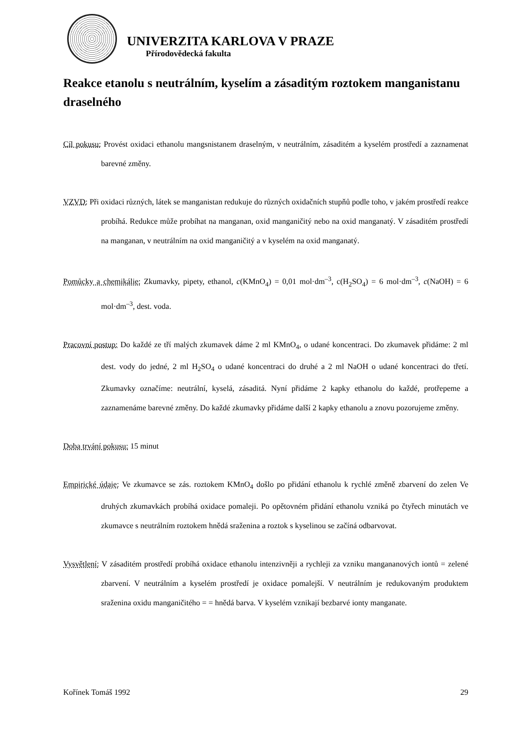UNIVERZITA KARLOVA V PRAZE
Přírodovědecká fakulta
Reakce etanolu s neutrálním, kyselím a zásaditým roztokem manganistanu draselného
Cíl pokusu: Provést oxidaci ethanolu mangsnistanem draselným, v neutrálním, zásaditém a kyselém prostředí a zaznamenat barevné změny.
VZVD: Při oxidaci různých, látek se manganistan redukuje do různých oxidačních stupňů podle toho, v jakém prostředí reakce probíhá. Redukce může probíhat na manganan, oxid manganičitý nebo na oxid manganatý. V zásaditém prostředí na manganan, v neutrálním na oxid manganičitý a v kyselém na oxid manganatý.
Pomůcky a chemikálie: Zkumavky, pipety, ethanol, c(KMnO<sub>4</sub>) = 0,01 mol·dm<sup>–3</sup>, c(H<sub>2</sub>SO<sub>4</sub>) = 6 mol·dm<sup>–3</sup>, c(NaOH) = 6 mol·dm<sup>–3</sup>, dest. voda.
Pracovní postup: Do každé ze tří malých zkumavek dáme 2 ml KMnO<sub>4</sub>, o udané koncentraci. Do zkumavek přidáme: 2 ml dest. vody do jedné, 2 ml H<sub>2</sub>SO<sub>4</sub> o udané koncentraci do druhé a 2 ml NaOH o udané koncentraci do třetí. Zkumavky označíme: neutrální, kyselá, zásaditá. Nyní přidáme 2 kapky ethanolu do každé, protřepeme a zaznamenáme barevné změny. Do každé zkumavky přidáme další 2 kapky ethanolu a znovu pozorujeme změny.
Doba trvání pokusu: 15 minut
Empirické údaje: Ve zkumavce se zás. roztokem KMnO<sub>4</sub> došlo po přidání ethanolu k rychlé změně zbarvení do zelen Ve druhých zkumavkách probíhá oxidace pomaleji. Po opětovném přidání ethanolu vzniká po čtyřech minutách ve zkumavce s neutrálním roztokem hnědá sraženina a roztok s kyselinou se začíná odbarvovat.
Vysvětlení: V zásaditém prostředí probíhá oxidace ethanolu intenzivněji a rychleji za vzniku mangananových iontů = zelené zbarvení. V neutrálním a kyselém prostředí je oxidace pomalejší. V neutrálním je redukovaným produktem sraženina oxidu manganičitého = = hnědá barva. V kyselém vznikají bezbarvé ionty manganate.
Kořínek Tomáš 1992 29